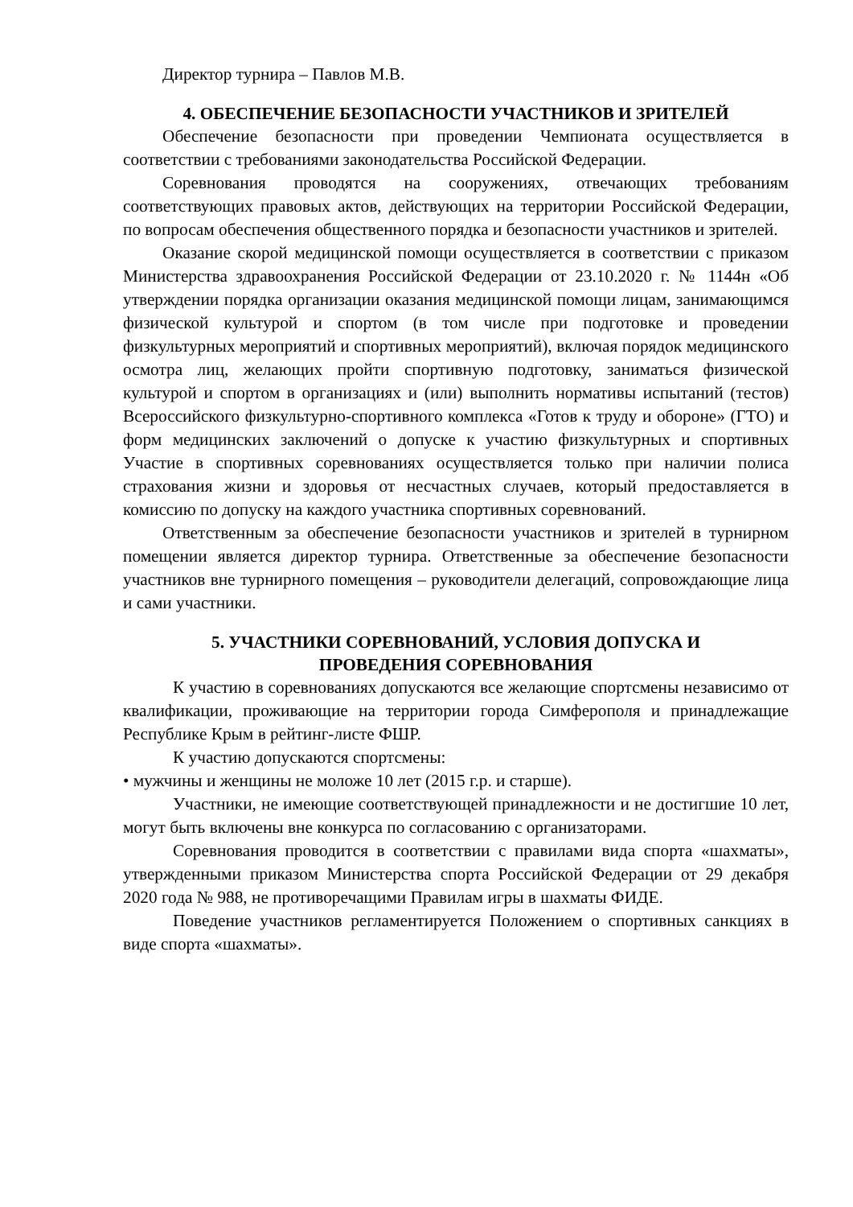Директор турнира – Павлов М.В.
4. ОБЕСПЕЧЕНИЕ БЕЗОПАСНОСТИ УЧАСТНИКОВ И ЗРИТЕЛЕЙ
Обеспечение безопасности при проведении Чемпионата осуществляется в соответствии с требованиями законодательства Российской Федерации.
Соревнования проводятся на сооружениях, отвечающих требованиям соответствующих правовых актов, действующих на территории Российской Федерации, по вопросам обеспечения общественного порядка и безопасности участников и зрителей.
Оказание скорой медицинской помощи осуществляется в соответствии с приказом Министерства здравоохранения Российской Федерации от 23.10.2020 г. № 1144н «Об утверждении порядка организации оказания медицинской помощи лицам, занимающимся физической культурой и спортом (в том числе при подготовке и проведении физкультурных мероприятий и спортивных мероприятий), включая порядок медицинского осмотра лиц, желающих пройти спортивную подготовку, заниматься физической культурой и спортом в организациях и (или) выполнить нормативы испытаний (тестов) Всероссийского физкультурно-спортивного комплекса «Готов к труду и обороне» (ГТО) и форм медицинских заключений о допуске к участию физкультурных и спортивных Участие в спортивных соревнованиях осуществляется только при наличии полиса страхования жизни и здоровья от несчастных случаев, который предоставляется в комиссию по допуску на каждого участника спортивных соревнований.
Ответственным за обеспечение безопасности участников и зрителей в турнирном помещении является директор турнира. Ответственные за обеспечение безопасности участников вне турнирного помещения – руководители делегаций, сопровождающие лица и сами участники.
5. УЧАСТНИКИ СОРЕВНОВАНИЙ, УСЛОВИЯ ДОПУСКА И
ПРОВЕДЕНИЯ СОРЕВНОВАНИЯ
К участию в соревнованиях допускаются все желающие спортсмены независимо от квалификации, проживающие на территории города Симферополя и принадлежащие Республике Крым в рейтинг-листе ФШР.
К участию допускаются спортсмены:
• мужчины и женщины не моложе 10 лет (2015 г.р. и старше).
Участники, не имеющие соответствующей принадлежности и не достигшие 10 лет, могут быть включены вне конкурса по согласованию с организаторами.
Соревнования проводится в соответствии с правилами вида спорта «шахматы», утвержденными приказом Министерства спорта Российской Федерации от 29 декабря 2020 года № 988, не противоречащими Правилам игры в шахматы ФИДЕ.
Поведение участников регламентируется Положением о спортивных санкциях в виде спорта «шахматы».